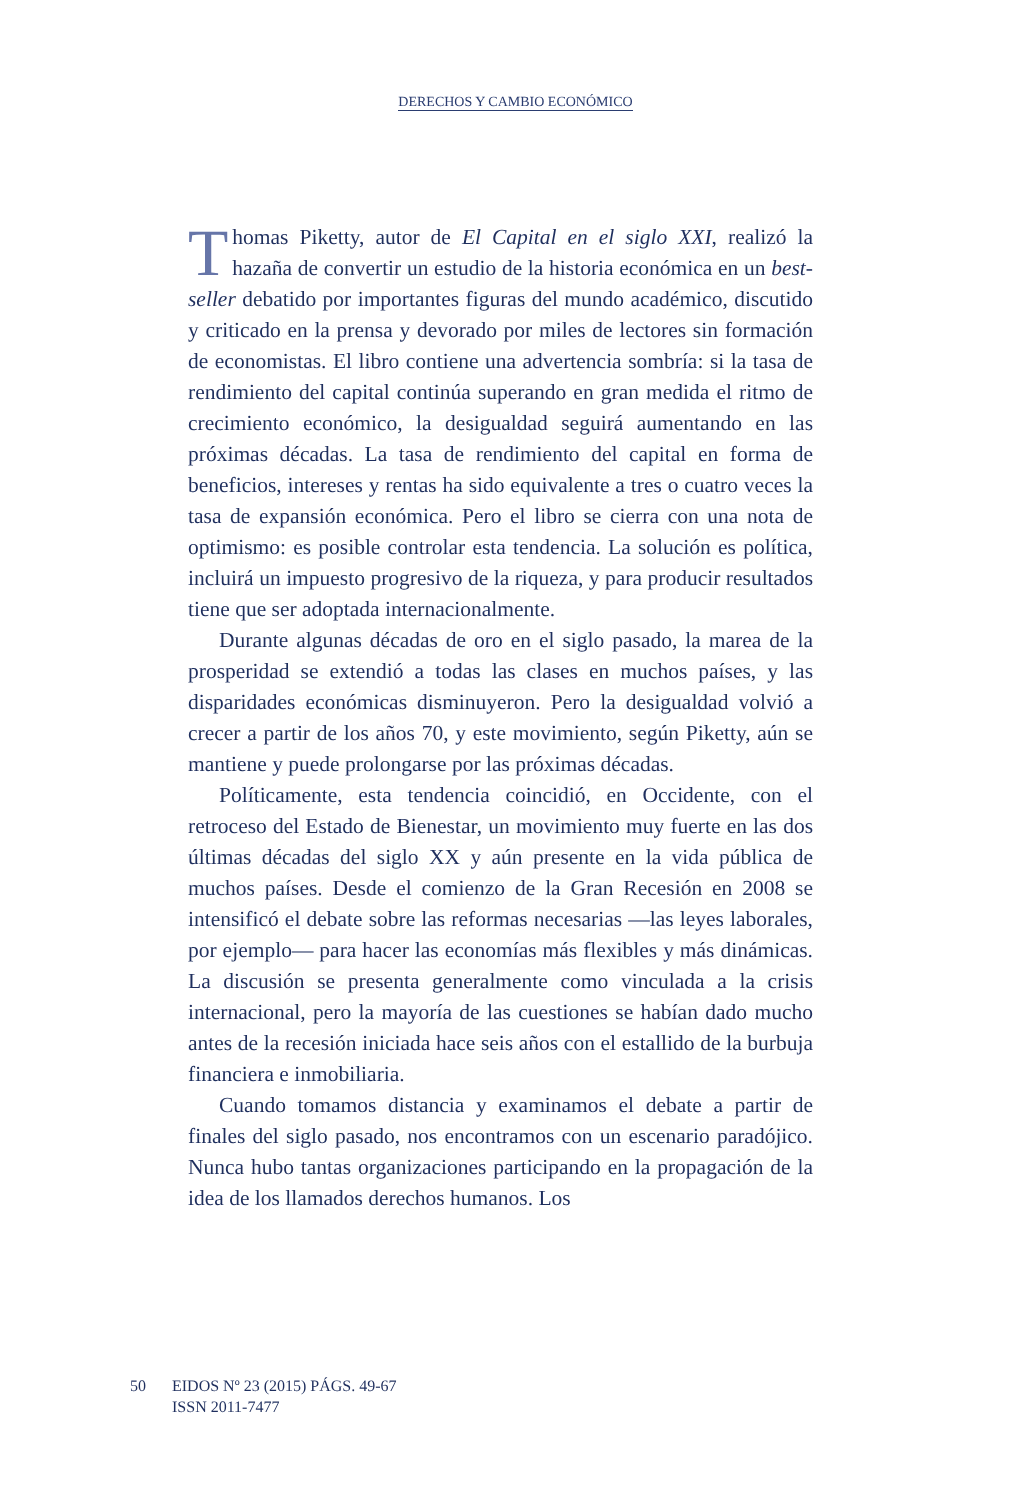DERECHOS Y CAMBIO ECONÓMICO
Thomas Piketty, autor de El Capital en el siglo XXI, realizó la hazaña de convertir un estudio de la historia económica en un best-seller debatido por importantes figuras del mundo académico, discutido y criticado en la prensa y devorado por miles de lectores sin formación de economistas. El libro contiene una advertencia sombría: si la tasa de rendimiento del capital continúa superando en gran medida el ritmo de crecimiento económico, la desigualdad seguirá aumentando en las próximas décadas. La tasa de rendimiento del capital en forma de beneficios, intereses y rentas ha sido equivalente a tres o cuatro veces la tasa de expansión económica. Pero el libro se cierra con una nota de optimismo: es posible controlar esta tendencia. La solución es política, incluirá un impuesto progresivo de la riqueza, y para producir resultados tiene que ser adoptada internacionalmente.
Durante algunas décadas de oro en el siglo pasado, la marea de la prosperidad se extendió a todas las clases en muchos países, y las disparidades económicas disminuyeron. Pero la desigualdad volvió a crecer a partir de los años 70, y este movimiento, según Piketty, aún se mantiene y puede prolongarse por las próximas décadas.
Políticamente, esta tendencia coincidió, en Occidente, con el retroceso del Estado de Bienestar, un movimiento muy fuerte en las dos últimas décadas del siglo XX y aún presente en la vida pública de muchos países. Desde el comienzo de la Gran Recesión en 2008 se intensificó el debate sobre las reformas necesarias —las leyes laborales, por ejemplo— para hacer las economías más flexibles y más dinámicas. La discusión se presenta generalmente como vinculada a la crisis internacional, pero la mayoría de las cuestiones se habían dado mucho antes de la recesión iniciada hace seis años con el estallido de la burbuja financiera e inmobiliaria.
Cuando tomamos distancia y examinamos el debate a partir de finales del siglo pasado, nos encontramos con un escenario paradójico. Nunca hubo tantas organizaciones participando en la propagación de la idea de los llamados derechos humanos. Los
50 EIDOS Nº 23 (2015) PÁGS. 49-67
ISSN 2011-7477